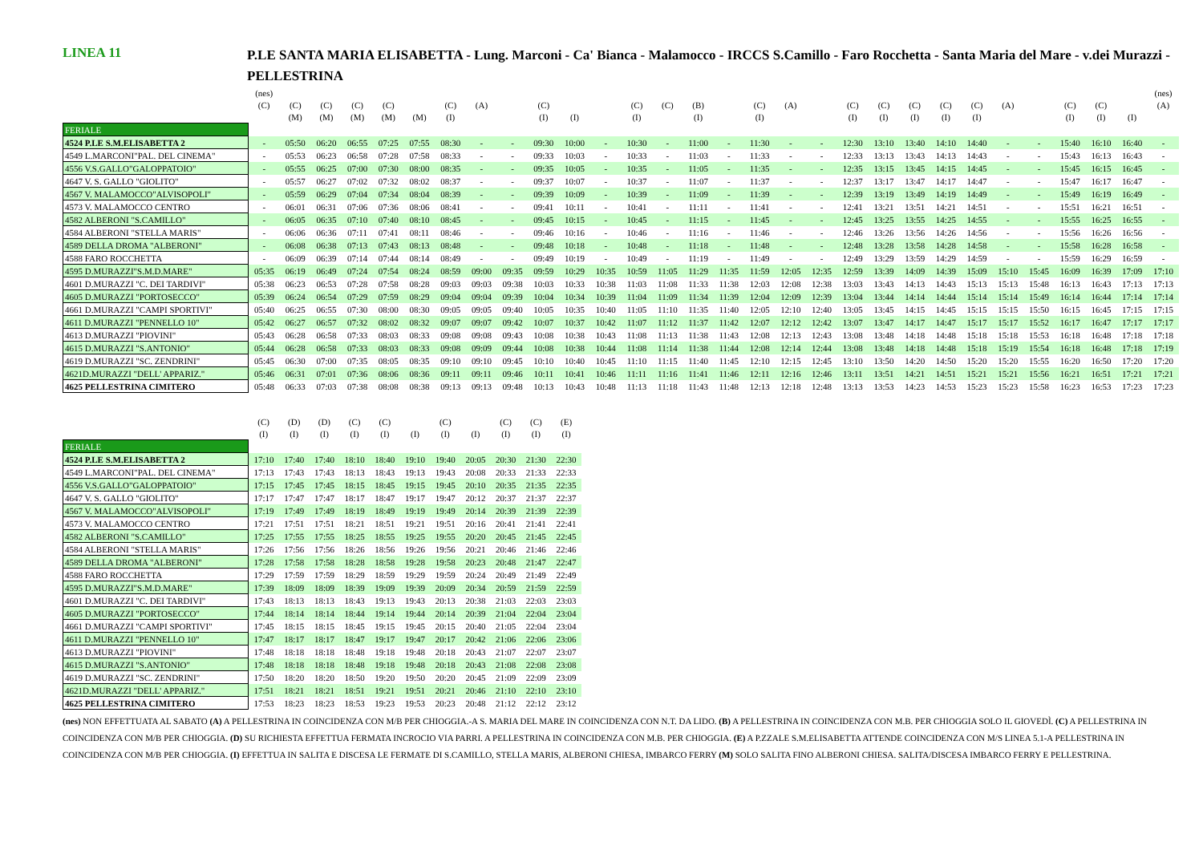LINEA 11
P.LE SANTA MARIA ELISABETTA - Lung. Marconi - Ca' Bianca - Malamocco - IRCCS S.Camillo - Faro Rocchetta - Santa Maria del Mare - v.dei Murazzi - PELLESTRINA
| | (nes) | | | | | | | | | | | | | | | | | | | | | | | | | | | | | (nes) |
| | (C) | (C) | (C) | (C) | (C) | | (C) | (A) | | (C) | | | (C) | (C) | (B) | | (C) | (A) | | (C) | (C) | (C) | (C) | (C) | (A) | | (C) | (C) | | (A) |
| | | (M) | (M) | (M) | (M) | (M) | (I) | | | (I) | (I) | | (I) | | (I) | | (I) | | | (I) | (I) | (I) | (I) | (I) | | | (I) | (I) | (I) | |
| FERIALE | | | | | | | | | | | | | | | | | | | | | | | | | | | | | | |
| 4524 P.LE S.M.ELISABETTA 2 | - | 05:50 | 06:20 | 06:55 | 07:25 | 07:55 | 08:30 | - | - | 09:30 | 10:00 | - | 10:30 | - | 11:00 | - | 11:30 | - | - | 12:30 | 13:10 | 13:40 | 14:10 | 14:40 | - | - | 15:40 | 16:10 | 16:40 | - |
| 4549 L.MARCONI"PAL. DEL CINEMA" | - | 05:53 | 06:23 | 06:58 | 07:28 | 07:58 | 08:33 | - | - | 09:33 | 10:03 | - | 10:33 | - | 11:03 | - | 11:33 | - | - | 12:33 | 13:13 | 13:43 | 14:13 | 14:43 | - | - | 15:43 | 16:13 | 16:43 | - |
| 4556 V.S.GALLO"GALOPPATOIO" | - | 05:55 | 06:25 | 07:00 | 07:30 | 08:00 | 08:35 | - | - | 09:35 | 10:05 | - | 10:35 | - | 11:05 | - | 11:35 | - | - | 12:35 | 13:15 | 13:45 | 14:15 | 14:45 | - | - | 15:45 | 16:15 | 16:45 | - |
| 4647 V. S. GALLO "GIOLITO" | - | 05:57 | 06:27 | 07:02 | 07:32 | 08:02 | 08:37 | - | - | 09:37 | 10:07 | - | 10:37 | - | 11:07 | - | 11:37 | - | - | 12:37 | 13:17 | 13:47 | 14:17 | 14:47 | - | - | 15:47 | 16:17 | 16:47 | - |
| 4567 V. MALAMOCCO"ALVISOPOLI" | - | 05:59 | 06:29 | 07:04 | 07:34 | 08:04 | 08:39 | - | - | 09:39 | 10:09 | - | 10:39 | - | 11:09 | - | 11:39 | - | - | 12:39 | 13:19 | 13:49 | 14:19 | 14:49 | - | - | 15:49 | 16:19 | 16:49 | - |
| 4573 V. MALAMOCCO CENTRO | - | 06:01 | 06:31 | 07:06 | 07:36 | 08:06 | 08:41 | - | - | 09:41 | 10:11 | - | 10:41 | - | 11:11 | - | 11:41 | - | - | 12:41 | 13:21 | 13:51 | 14:21 | 14:51 | - | - | 15:51 | 16:21 | 16:51 | - |
| 4582 ALBERONI "S.CAMILLO" | - | 06:05 | 06:35 | 07:10 | 07:40 | 08:10 | 08:45 | - | - | 09:45 | 10:15 | - | 10:45 | - | 11:15 | - | 11:45 | - | - | 12:45 | 13:25 | 13:55 | 14:25 | 14:55 | - | - | 15:55 | 16:25 | 16:55 | - |
| 4584 ALBERONI "STELLA MARIS" | - | 06:06 | 06:36 | 07:11 | 07:41 | 08:11 | 08:46 | - | - | 09:46 | 10:16 | - | 10:46 | - | 11:16 | - | 11:46 | - | - | 12:46 | 13:26 | 13:56 | 14:26 | 14:56 | - | - | 15:56 | 16:26 | 16:56 | - |
| 4589 DELLA DROMA "ALBERONI" | - | 06:08 | 06:38 | 07:13 | 07:43 | 08:13 | 08:48 | - | - | 09:48 | 10:18 | - | 10:48 | - | 11:18 | - | 11:48 | - | - | 12:48 | 13:28 | 13:58 | 14:28 | 14:58 | - | - | 15:58 | 16:28 | 16:58 | - |
| 4588 FARO ROCCHETTA | - | 06:09 | 06:39 | 07:14 | 07:44 | 08:14 | 08:49 | - | - | 09:49 | 10:19 | - | 10:49 | - | 11:19 | - | 11:49 | - | - | 12:49 | 13:29 | 13:59 | 14:29 | 14:59 | - | - | 15:59 | 16:29 | 16:59 | - |
| 4595 D.MURAZZI"S.M.D.MARE" | 05:35 | 06:19 | 06:49 | 07:24 | 07:54 | 08:24 | 08:59 | 09:00 | 09:35 | 09:59 | 10:29 | 10:35 | 10:59 | 11:05 | 11:29 | 11:35 | 11:59 | 12:05 | 12:35 | 12:59 | 13:39 | 14:09 | 14:39 | 15:09 | 15:10 | 15:45 | 16:09 | 16:39 | 17:09 | 17:10 |
| 4601 D.MURAZZI "C. DEI TARDIVI" | 05:38 | 06:23 | 06:53 | 07:28 | 07:58 | 08:28 | 09:03 | 09:03 | 09:38 | 10:03 | 10:33 | 10:38 | 11:03 | 11:08 | 11:33 | 11:38 | 12:03 | 12:08 | 12:38 | 13:03 | 13:43 | 14:13 | 14:43 | 15:13 | 15:13 | 15:48 | 16:13 | 16:43 | 17:13 | 17:13 |
| 4605 D.MURAZZI "PORTOSECCO" | 05:39 | 06:24 | 06:54 | 07:29 | 07:59 | 08:29 | 09:04 | 09:04 | 09:39 | 10:04 | 10:34 | 10:39 | 11:04 | 11:09 | 11:34 | 11:39 | 12:04 | 12:09 | 12:39 | 13:04 | 13:44 | 14:14 | 14:44 | 15:14 | 15:14 | 15:49 | 16:14 | 16:44 | 17:14 | 17:14 |
| 4661 D.MURAZZI "CAMPI SPORTIVI" | 05:40 | 06:25 | 06:55 | 07:30 | 08:00 | 08:30 | 09:05 | 09:05 | 09:40 | 10:05 | 10:35 | 10:40 | 11:05 | 11:10 | 11:35 | 11:40 | 12:05 | 12:10 | 12:40 | 13:05 | 13:45 | 14:15 | 14:45 | 15:15 | 15:15 | 15:50 | 16:15 | 16:45 | 17:15 | 17:15 |
| 4611 D.MURAZZI "PENNELLO 10" | 05:42 | 06:27 | 06:57 | 07:32 | 08:02 | 08:32 | 09:07 | 09:07 | 09:42 | 10:07 | 10:37 | 10:42 | 11:07 | 11:12 | 11:37 | 11:42 | 12:07 | 12:12 | 12:42 | 13:07 | 13:47 | 14:17 | 14:47 | 15:17 | 15:17 | 15:52 | 16:17 | 16:47 | 17:17 | 17:17 |
| 4613 D.MURAZZI "PIOVINI" | 05:43 | 06:28 | 06:58 | 07:33 | 08:03 | 08:33 | 09:08 | 09:08 | 09:43 | 10:08 | 10:38 | 10:43 | 11:08 | 11:13 | 11:38 | 11:43 | 12:08 | 12:13 | 12:43 | 13:08 | 13:48 | 14:18 | 14:48 | 15:18 | 15:18 | 15:53 | 16:18 | 16:48 | 17:18 | 17:18 |
| 4615 D.MURAZZI "S.ANTONIO" | 05:44 | 06:28 | 06:58 | 07:33 | 08:03 | 08:33 | 09:08 | 09:09 | 09:44 | 10:08 | 10:38 | 10:44 | 11:08 | 11:14 | 11:38 | 11:44 | 12:08 | 12:14 | 12:44 | 13:08 | 13:48 | 14:18 | 14:48 | 15:18 | 15:19 | 15:54 | 16:18 | 16:48 | 17:18 | 17:19 |
| 4619 D.MURAZZI "SC. ZENDRINI" | 05:45 | 06:30 | 07:00 | 07:35 | 08:05 | 08:35 | 09:10 | 09:10 | 09:45 | 10:10 | 10:40 | 10:45 | 11:10 | 11:15 | 11:40 | 11:45 | 12:10 | 12:15 | 12:45 | 13:10 | 13:50 | 14:20 | 14:50 | 15:20 | 15:20 | 15:55 | 16:20 | 16:50 | 17:20 | 17:20 |
| 4621D.MURAZZI "DELL' APPARIZ." | 05:46 | 06:31 | 07:01 | 07:36 | 08:06 | 08:36 | 09:11 | 09:11 | 09:46 | 10:11 | 10:41 | 10:46 | 11:11 | 11:16 | 11:41 | 11:46 | 12:11 | 12:16 | 12:46 | 13:11 | 13:51 | 14:21 | 14:51 | 15:21 | 15:21 | 15:56 | 16:21 | 16:51 | 17:21 | 17:21 |
| 4625 PELLESTRINA CIMITERO | 05:48 | 06:33 | 07:03 | 07:38 | 08:08 | 08:38 | 09:13 | 09:13 | 09:48 | 10:13 | 10:43 | 10:48 | 11:13 | 11:18 | 11:43 | 11:48 | 12:13 | 12:18 | 12:48 | 13:13 | 13:53 | 14:23 | 14:53 | 15:23 | 15:23 | 15:58 | 16:23 | 16:53 | 17:23 | 17:23 |
| | (C) | (D) | (D) | (C) | (C) | | (C) | | (C) | (C) | (E) |
| | (I) | (I) | (I) | (I) | (I) | (I) | (I) | (I) | (I) | (I) | (I) |
| FERIALE | | | | | | | | | | | |
| 4524 P.LE S.M.ELISABETTA 2 | 17:10 | 17:40 | 17:40 | 18:10 | 18:40 | 19:10 | 19:40 | 20:05 | 20:30 | 21:30 | 22:30 |
| 4549 L.MARCONI"PAL. DEL CINEMA" | 17:13 | 17:43 | 17:43 | 18:13 | 18:43 | 19:13 | 19:43 | 20:08 | 20:33 | 21:33 | 22:33 |
| 4556 V.S.GALLO"GALOPPATOIO" | 17:15 | 17:45 | 17:45 | 18:15 | 18:45 | 19:15 | 19:45 | 20:10 | 20:35 | 21:35 | 22:35 |
| 4647 V. S. GALLO "GIOLITO" | 17:17 | 17:47 | 17:47 | 18:17 | 18:47 | 19:17 | 19:47 | 20:12 | 20:37 | 21:37 | 22:37 |
| 4567 V. MALAMOCCO"ALVISOPOLI" | 17:19 | 17:49 | 17:49 | 18:19 | 18:49 | 19:19 | 19:49 | 20:14 | 20:39 | 21:39 | 22:39 |
| 4573 V. MALAMOCCO CENTRO | 17:21 | 17:51 | 17:51 | 18:21 | 18:51 | 19:21 | 19:51 | 20:16 | 20:41 | 21:41 | 22:41 |
| 4582 ALBERONI "S.CAMILLO" | 17:25 | 17:55 | 17:55 | 18:25 | 18:55 | 19:25 | 19:55 | 20:20 | 20:45 | 21:45 | 22:45 |
| 4584 ALBERONI "STELLA MARIS" | 17:26 | 17:56 | 17:56 | 18:26 | 18:56 | 19:26 | 19:56 | 20:21 | 20:46 | 21:46 | 22:46 |
| 4589 DELLA DROMA "ALBERONI" | 17:28 | 17:58 | 17:58 | 18:28 | 18:58 | 19:28 | 19:58 | 20:23 | 20:48 | 21:47 | 22:47 |
| 4588 FARO ROCCHETTA | 17:29 | 17:59 | 17:59 | 18:29 | 18:59 | 19:29 | 19:59 | 20:24 | 20:49 | 21:49 | 22:49 |
| 4595 D.MURAZZI"S.M.D.MARE" | 17:39 | 18:09 | 18:09 | 18:39 | 19:09 | 19:39 | 20:09 | 20:34 | 20:59 | 21:59 | 22:59 |
| 4601 D.MURAZZI "C. DEI TARDIVI" | 17:43 | 18:13 | 18:13 | 18:43 | 19:13 | 19:43 | 20:13 | 20:38 | 21:03 | 22:03 | 23:03 |
| 4605 D.MURAZZI "PORTOSECCO" | 17:44 | 18:14 | 18:14 | 18:44 | 19:14 | 19:44 | 20:14 | 20:39 | 21:04 | 22:04 | 23:04 |
| 4661 D.MURAZZI "CAMPI SPORTIVI" | 17:45 | 18:15 | 18:15 | 18:45 | 19:15 | 19:45 | 20:15 | 20:40 | 21:05 | 22:04 | 23:04 |
| 4611 D.MURAZZI "PENNELLO 10" | 17:47 | 18:17 | 18:17 | 18:47 | 19:17 | 19:47 | 20:17 | 20:42 | 21:06 | 22:06 | 23:06 |
| 4613 D.MURAZZI "PIOVINI" | 17:48 | 18:18 | 18:18 | 18:48 | 19:18 | 19:48 | 20:18 | 20:43 | 21:07 | 22:07 | 23:07 |
| 4615 D.MURAZZI "S.ANTONIO" | 17:48 | 18:18 | 18:18 | 18:48 | 19:18 | 19:48 | 20:18 | 20:43 | 21:08 | 22:08 | 23:08 |
| 4619 D.MURAZZI "SC. ZENDRINI" | 17:50 | 18:20 | 18:20 | 18:50 | 19:20 | 19:50 | 20:20 | 20:45 | 21:09 | 22:09 | 23:09 |
| 4621D.MURAZZI "DELL' APPARIZ." | 17:51 | 18:21 | 18:21 | 18:51 | 19:21 | 19:51 | 20:21 | 20:46 | 21:10 | 22:10 | 23:10 |
| 4625 PELLESTRINA CIMITERO | 17:53 | 18:23 | 18:23 | 18:53 | 19:23 | 19:53 | 20:23 | 20:48 | 21:12 | 22:12 | 23:12 |
(nes) NON EFFETTUATA AL SABATO (A) A PELLESTRINA IN COINCIDENZA CON M/B PER CHIOGGIA.-A S. MARIA DEL MARE IN COINCIDENZA CON N.T. DA LIDO. (B) A PELLESTRINA IN COINCIDENZA CON M.B. PER CHIOGGIA SOLO IL GIOVEDÌ. (C) A PELLESTRINA IN COINCIDENZA CON M/B PER CHIOGGIA. (D) SU RICHIESTA EFFETTUA FERMATA INCROCIO VIA PARRI. A PELLESTRINA IN COINCIDENZA CON M.B. PER CHIOGGIA. (E) A P.ZZALE S.M.ELISABETTA ATTENDE COINCIDENZA CON M/S LINEA 5.1-A PELLESTRINA IN COINCIDENZA CON M/B PER CHIOGGIA. (I) EFFETTUA IN SALITA E DISCESA LE FERMATE DI S.CAMILLO, STELLA MARIS, ALBERONI CHIESA, IMBARCO FERRY (M) SOLO SALITA FINO ALBERONI CHIESA. SALITA/DISCESA IMBARCO FERRY E PELLESTRINA.